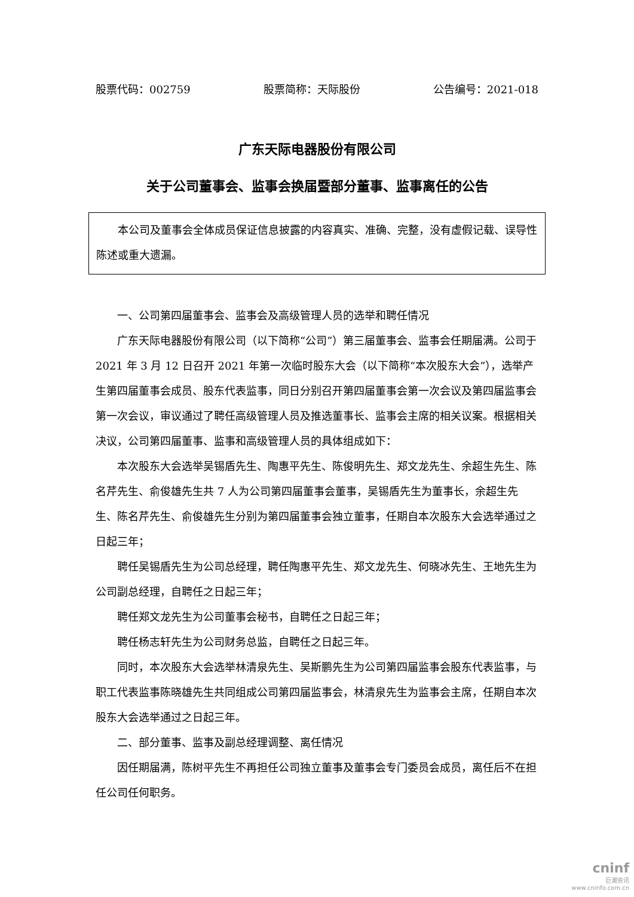股票代码：002759 股票简称：天际股份 公告编号：2021-018
广东天际电器股份有限公司
关于公司董事会、监事会换届暨部分董事、监事离任的公告
本公司及董事会全体成员保证信息披露的内容真实、准确、完整，没有虚假记载、误导性陈述或重大遗漏。
一、公司第四届董事会、监事会及高级管理人员的选举和聘任情况
广东天际电器股份有限公司（以下简称“公司”）第三届董事会、监事会任期届满。公司于 2021 年 3 月 12 日召开 2021 年第一次临时股东大会（以下简称“本次股东大会”），选举产生第四届董事会成员、股东代表监事，同日分别召开第四届董事会第一次会议及第四届监事会第一次会议，审议通过了聘任高级管理人员及推选董事长、监事会主席的相关议案。根据相关决议，公司第四届董事、监事和高级管理人员的具体组成如下：
本次股东大会选举吴锡盾先生、陶惠平先生、陈俊明先生、郑文龙先生、余超生先生、陈名芹先生、俞俊雄先生共 7 人为公司第四届董事会董事，吴锡盾先生为董事长，余超生先生、陈名芹先生、俞俊雄先生分别为第四届董事会独立董事，任期自本次股东大会选举通过之日起三年；
聘任吴锡盾先生为公司总经理，聘任陶惠平先生、郑文龙先生、何晓冰先生、王地先生为公司副总经理，自聘任之日起三年；
聘任郑文龙先生为公司董事会秘书，自聘任之日起三年；
聘任杨志轩先生为公司财务总监，自聘任之日起三年。
同时，本次股东大会选举林清泉先生、吴斯鹏先生为公司第四届监事会股东代表监事，与职工代表监事陈晓雄先生共同组成公司第四届监事会，林清泉先生为监事会主席，任期自本次股东大会选举通过之日起三年。
二、部分董事、监事及副总经理调整、离任情况
因任期届满，陈树平先生不再担任公司独立董事及董事会专门委员会成员，离任后不在担任公司任何职务。
cninf
巨潮资讯
www.cninfo.com.cn